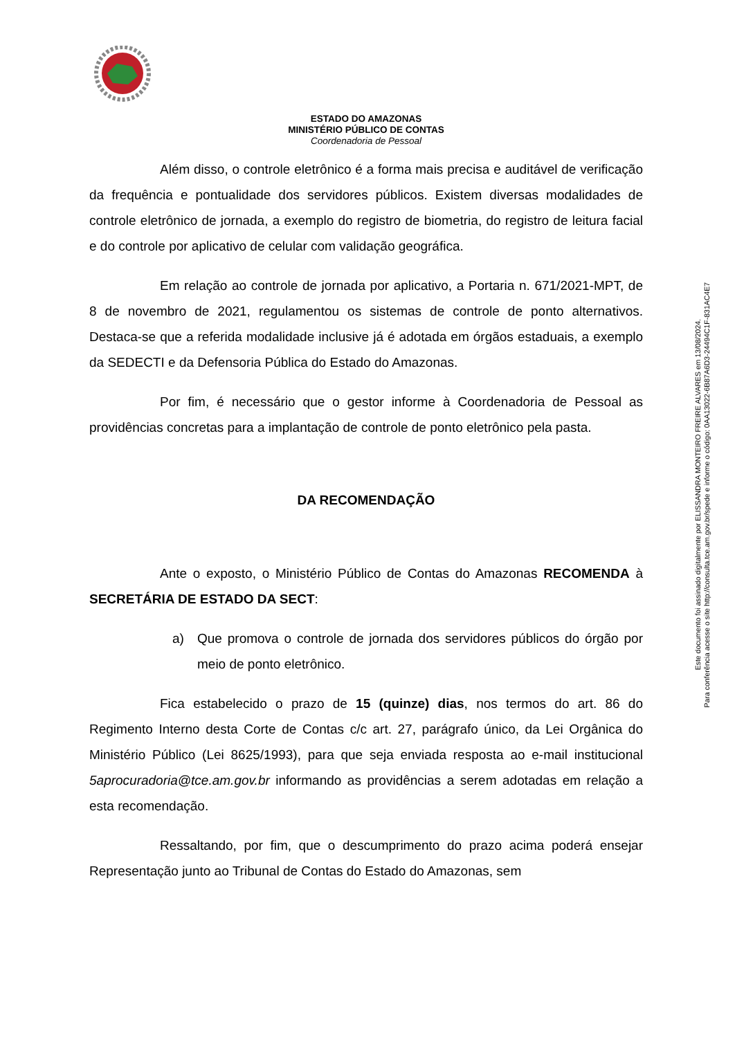ESTADO DO AMAZONAS
MINISTÉRIO PÚBLICO DE CONTAS
Coordenadoria de Pessoal
Além disso, o controle eletrônico é a forma mais precisa e auditável de verificação da frequência e pontualidade dos servidores públicos. Existem diversas modalidades de controle eletrônico de jornada, a exemplo do registro de biometria, do registro de leitura facial e do controle por aplicativo de celular com validação geográfica.
Em relação ao controle de jornada por aplicativo, a Portaria n. 671/2021-MPT, de 8 de novembro de 2021, regulamentou os sistemas de controle de ponto alternativos. Destaca-se que a referida modalidade inclusive já é adotada em órgãos estaduais, a exemplo da SEDECTI e da Defensoria Pública do Estado do Amazonas.
Por fim, é necessário que o gestor informe à Coordenadoria de Pessoal as providências concretas para a implantação de controle de ponto eletrônico pela pasta.
DA RECOMENDAÇÃO
Ante o exposto, o Ministério Público de Contas do Amazonas RECOMENDA à SECRETÁRIA DE ESTADO DA SECT:
a) Que promova o controle de jornada dos servidores públicos do órgão por meio de ponto eletrônico.
Fica estabelecido o prazo de 15 (quinze) dias, nos termos do art. 86 do Regimento Interno desta Corte de Contas c/c art. 27, parágrafo único, da Lei Orgânica do Ministério Público (Lei 8625/1993), para que seja enviada resposta ao e-mail institucional 5aprocuradoria@tce.am.gov.br informando as providências a serem adotadas em relação a esta recomendação.
Ressaltando, por fim, que o descumprimento do prazo acima poderá ensejar Representação junto ao Tribunal de Contas do Estado do Amazonas, sem
Este documento foi assinado digitalmente por ELISSANDRA MONTEIRO FREIRE ALVARES em 13/08/2024.
Para conferência acesse o site http://consulta.tce.am.gov.br/spede e informe o código: 0AA13022-6B87A6D3-24494C1F-831AC4E7